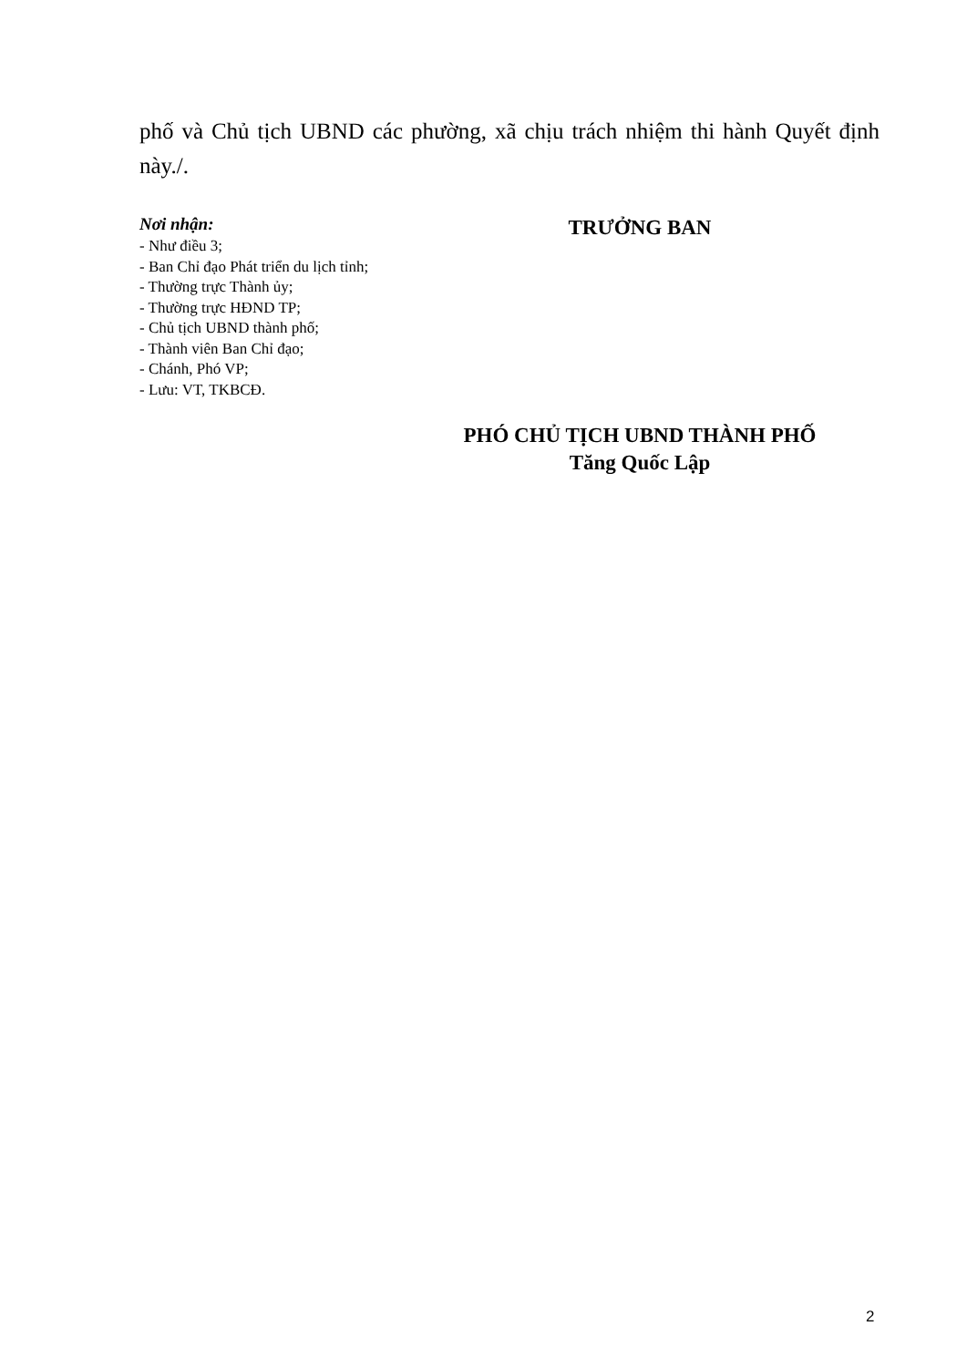phố và Chủ tịch UBND các phường, xã chịu trách nhiệm thi hành Quyết định này./.
Nơi nhận:
- Như điều 3;
- Ban Chỉ đạo Phát triển du lịch tỉnh;
- Thường trực Thành ủy;
- Thường trực HĐND TP;
- Chủ tịch UBND thành phố;
- Thành viên Ban Chỉ đạo;
- Chánh, Phó VP;
- Lưu: VT, TKBCĐ.
TRƯỞNG BAN
PHÓ CHỦ TỊCH UBND THÀNH PHỐ
Tăng Quốc Lập
2